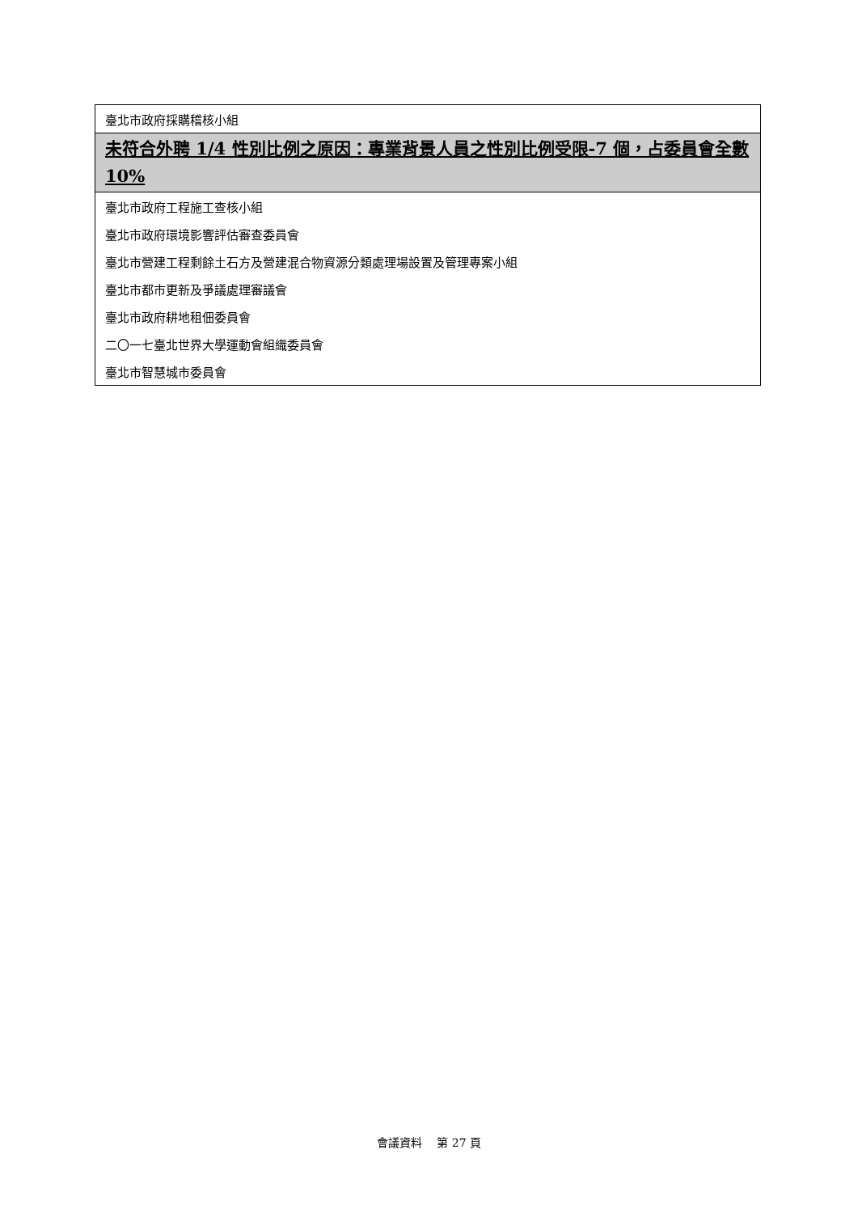| 臺北市政府採購稽核小組 |
| 未符合外聘 1/4 性別比例之原因：專業背景人員之性別比例受限-7 個，占委員會全數 10% |
| 臺北市政府工程施工查核小組 |
| 臺北市政府環境影響評估審查委員會 |
| 臺北市營建工程剩餘土石方及營建混合物資源分類處理場設置及管理專案小組 |
| 臺北市都市更新及爭議處理審議會 |
| 臺北市政府耕地租佃委員會 |
| 二〇一七臺北世界大學運動會組織委員會 |
| 臺北市智慧城市委員會 |
會議資料　 第 27 頁